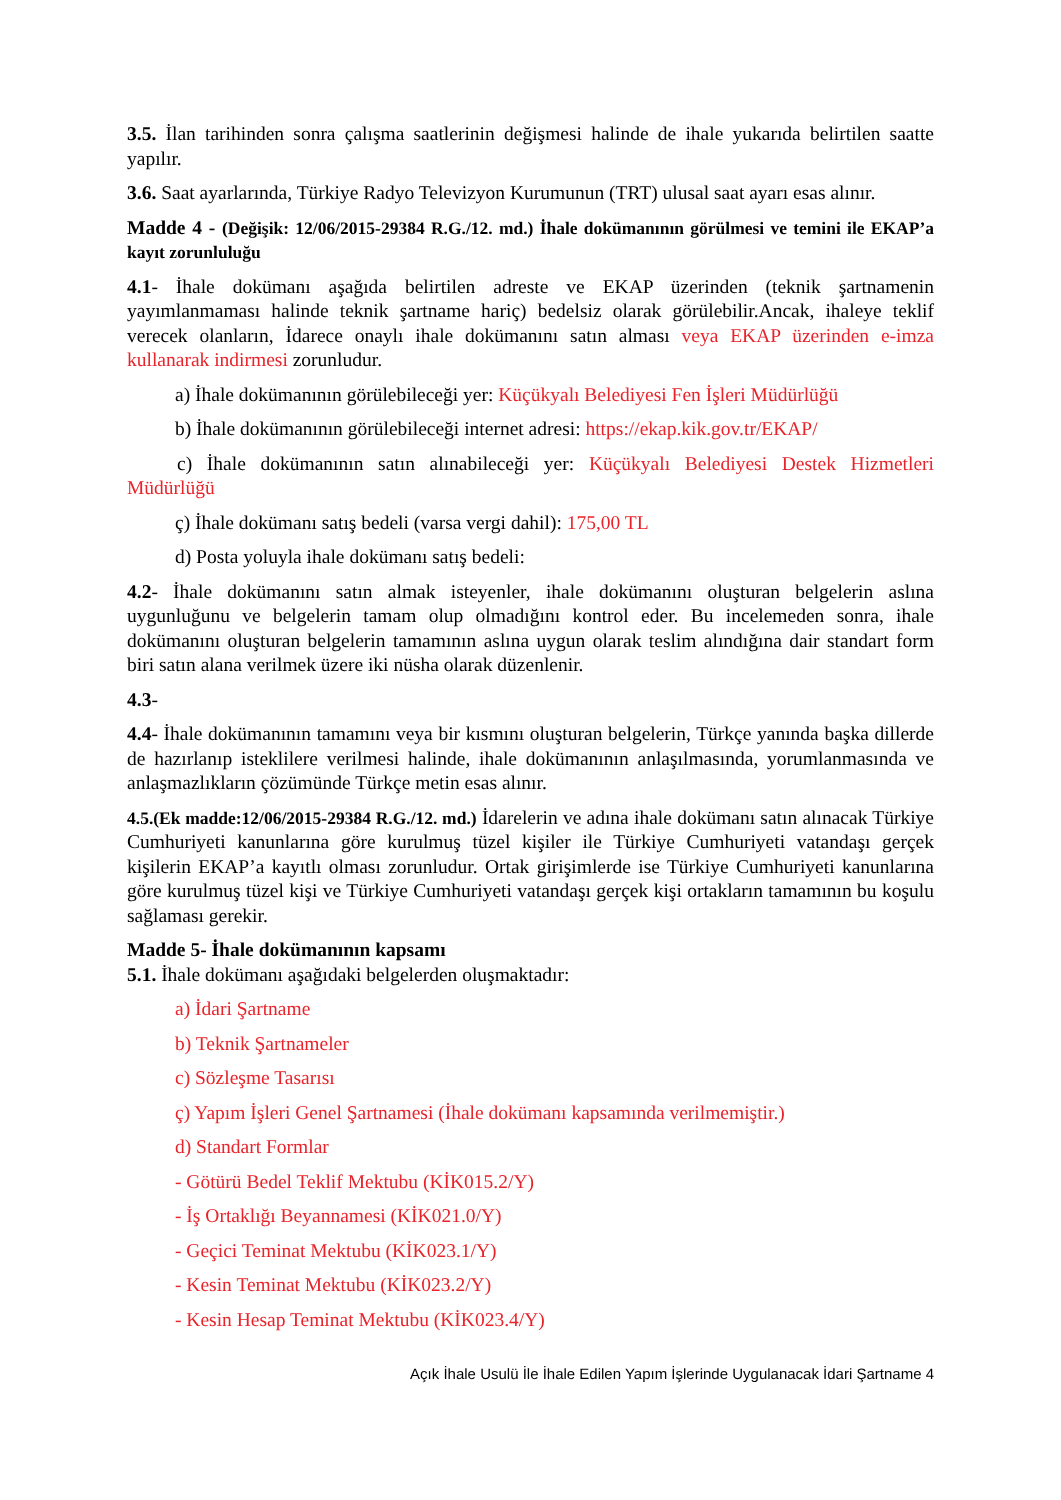3.5. İlan tarihinden sonra çalışma saatlerinin değişmesi halinde de ihale yukarıda belirtilen saatte yapılır.
3.6. Saat ayarlarında, Türkiye Radyo Televizyon Kurumunun (TRT) ulusal saat ayarı esas alınır.
Madde 4 - (Değişik: 12/06/2015-29384 R.G./12. md.) İhale dokümanının görülmesi ve temini ile EKAP’a kayıt zorunluluğu
4.1- İhale dokümanı aşağıda belirtilen adreste ve EKAP üzerinden (teknik şartnamenin yayımlanmaması halinde teknik şartname hariç) bedelsiz olarak görülebilir.Ancak, ihaleye teklif verecek olanların, İdarece onaylı ihale dokümanını satın alması veya EKAP üzerinden e-imza kullanarak indirmesi zorunludur.
a) İhale dokümanının görülebileceği yer: Küçükyalı Belediyesi Fen İşleri Müdürlüğü
b) İhale dokümanının görülebileceği internet adresi: https://ekap.kik.gov.tr/EKAP/
c) İhale dokümanının satın alınabileceği yer: Küçükyalı Belediyesi Destek Hizmetleri Müdürlüğü
ç) İhale dokümanı satış bedeli (varsa vergi dahil): 175,00 TL
d) Posta yoluyla ihale dokümanı satış bedeli:
4.2- İhale dokümanını satın almak isteyenler, ihale dokümanını oluşturan belgelerin aslına uygunluğunu ve belgelerin tamam olup olmadığını kontrol eder. Bu incelemeden sonra, ihale dokümanını oluşturan belgelerin tamamının aslına uygun olarak teslim alındığına dair standart form biri satın alana verilmek üzere iki nüsha olarak düzenlenir.
4.3-
4.4- İhale dokümanının tamamını veya bir kısmını oluşturan belgelerin, Türkçe yanında başka dillerde de hazırlanıp isteklilere verilmesi halinde, ihale dokümanının anlaşılmasında, yorumlanmasında ve anlaşmazlıkların çözümünde Türkçe metin esas alınır.
4.5.(Ek madde:12/06/2015-29384 R.G./12. md.) İdarelerin ve adına ihale dokümanı satın alınacak Türkiye Cumhuriyeti kanunlarına göre kurulmuş tüzel kişiler ile Türkiye Cumhuriyeti vatandaşı gerçek kişilerin EKAP’a kayıtlı olması zorunludur. Ortak girişimlerde ise Türkiye Cumhuriyeti kanunlarına göre kurulmuş tüzel kişi ve Türkiye Cumhuriyeti vatandaşı gerçek kişi ortakların tamamının bu koşulu sağlaması gerekir.
Madde 5- İhale dokümanının kapsamı
5.1. İhale dokümanı aşağıdaki belgelerden oluşmaktadır:
a) İdari Şartname
b) Teknik Şartnameler
c) Sözleşme Tasarısı
ç) Yapım İşleri Genel Şartnamesi (İhale dokümanı kapsamında verilmemiştir.)
d) Standart Formlar
- Götürü Bedel Teklif Mektubu (KİK015.2/Y)
- İş Ortaklığı Beyannamesi (KİK021.0/Y)
- Geçici Teminat Mektubu (KİK023.1/Y)
- Kesin Teminat Mektubu (KİK023.2/Y)
- Kesin Hesap Teminat Mektubu (KİK023.4/Y)
Açık İhale Usulü İle İhale Edilen Yapım İşlerinde Uygulanacak İdari Şartname 4